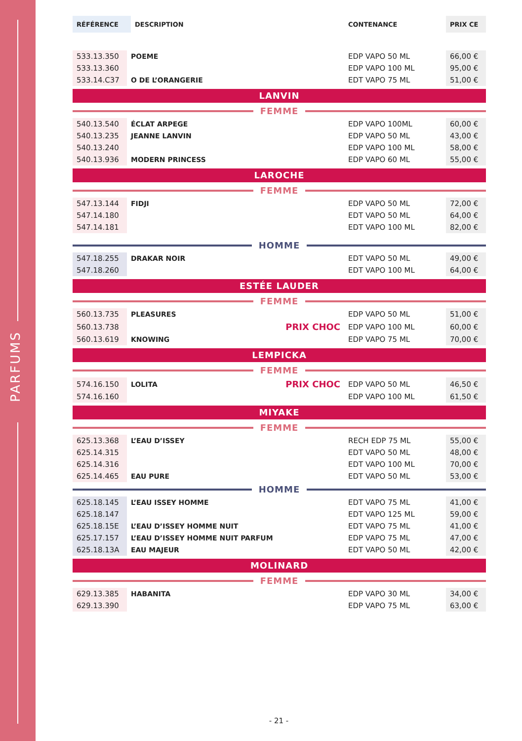PARFUMS
| RÉFÉRENCE | DESCRIPTION | | CONTENANCE | PRIX CE |
| --- | --- | --- | --- | --- |
| 533.13.350 | POEME | | EDP VAPO 50 ML | 66,00 € |
| 533.13.360 | | | EDP VAPO 100 ML | 95,00 € |
| 533.14.C37 | O DE L’ORANGERIE | | EDT VAPO 75 ML | 51,00 € |
LANVIN
FEMME
| 540.13.540 | ÉCLAT ARPEGE | | EDP VAPO 100ML | 60,00 € |
| 540.13.235 | JEANNE LANVIN | | EDP VAPO 50 ML | 43,00 € |
| 540.13.240 | | | EDP VAPO 100 ML | 58,00 € |
| 540.13.936 | MODERN PRINCESS | | EDP VAPO 60 ML | 55,00 € |
LAROCHE
FEMME
| 547.13.144 | FIDJI | | EDP VAPO 50 ML | 72,00 € |
| 547.14.180 | | | EDT VAPO 50 ML | 64,00 € |
| 547.14.181 | | | EDT VAPO 100 ML | 82,00 € |
HOMME
| 547.18.255 | DRAKAR NOIR | | EDT VAPO 50 ML | 49,00 € |
| 547.18.260 | | | EDT VAPO 100 ML | 64,00 € |
ESTÉE LAUDER
FEMME
| 560.13.735 | PLEASURES | | EDP VAPO 50 ML | 51,00 € |
| 560.13.738 | | PRIX CHOC | EDP VAPO 100 ML | 60,00 € |
| 560.13.619 | KNOWING | | EDP VAPO 75 ML | 70,00 € |
LEMPICKA
FEMME
| 574.16.150 | LOLITA | PRIX CHOC | EDP VAPO 50 ML | 46,50 € |
| 574.16.160 | | | EDP VAPO 100 ML | 61,50 € |
MIYAKE
FEMME
| 625.13.368 | L’EAU D’ISSEY | | RECH EDP 75 ML | 55,00 € |
| 625.14.315 | | | EDT VAPO 50 ML | 48,00 € |
| 625.14.316 | | | EDT VAPO 100 ML | 70,00 € |
| 625.14.465 | EAU PURE | | EDT VAPO 50 ML | 53,00 € |
HOMME
| 625.18.145 | L’EAU ISSEY HOMME | | EDT VAPO 75 ML | 41,00 € |
| 625.18.147 | | | EDT VAPO 125 ML | 59,00 € |
| 625.18.15E | L’EAU D’ISSEY HOMME NUIT | | EDT VAPO 75 ML | 41,00 € |
| 625.17.157 | L’EAU D’ISSEY HOMME NUIT PARFUM | | EDP VAPO 75 ML | 47,00 € |
| 625.18.13A | EAU MAJEUR | | EDT VAPO 50 ML | 42,00 € |
MOLINARD
FEMME
| 629.13.385 | HABANITA | | EDP VAPO 30 ML | 34,00 € |
| 629.13.390 | | | EDP VAPO 75 ML | 63,00 € |
- 21 -